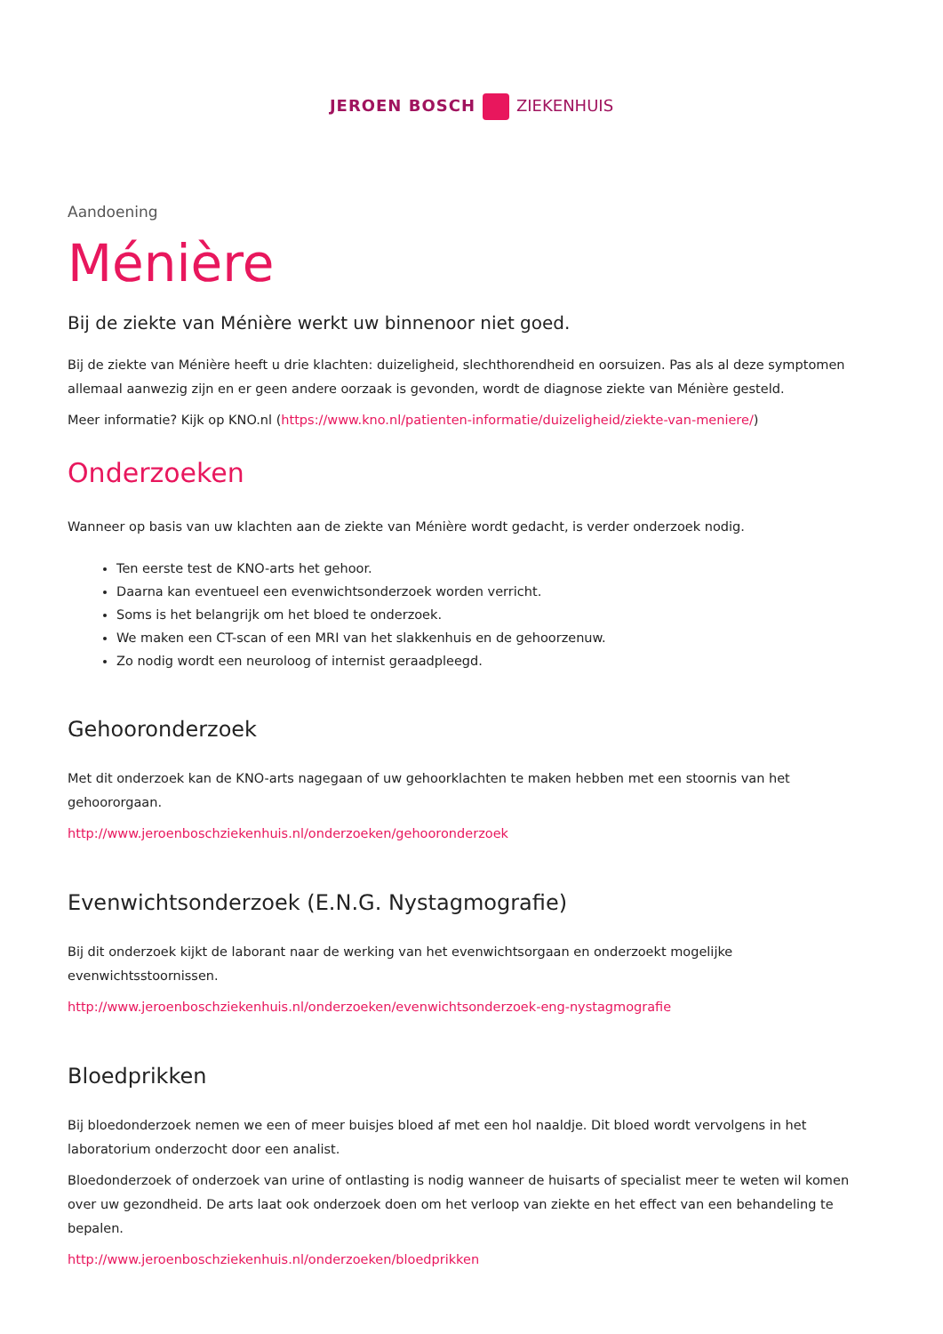JEROEN BOSCH ZIEKENHUIS
Aandoening
Ménière
Bij de ziekte van Ménière werkt uw binnenoor niet goed.
Bij de ziekte van Ménière heeft u drie klachten: duizeligheid, slechthorendheid en oorsuizen. Pas als al deze symptomen allemaal aanwezig zijn en er geen andere oorzaak is gevonden, wordt de diagnose ziekte van Ménière gesteld.
Meer informatie? Kijk op KNO.nl (https://www.kno.nl/patienten-informatie/duizeligheid/ziekte-van-meniere/)
Onderzoeken
Wanneer op basis van uw klachten aan de ziekte van Ménière wordt gedacht, is verder onderzoek nodig.
Ten eerste test de KNO-arts het gehoor.
Daarna kan eventueel een evenwichtsonderzoek worden verricht.
Soms is het belangrijk om het bloed te onderzoek.
We maken een CT-scan of een MRI van het slakkenhuis en de gehoorzenuw.
Zo nodig wordt een neuroloog of internist geraadpleegd.
Gehooronderzoek
Met dit onderzoek kan de KNO-arts nagegaan of uw gehoorklachten te maken hebben met een stoornis van het gehoororgaan.
http://www.jeroenboschziekenhuis.nl/onderzoeken/gehooronderzoek
Evenwichtsonderzoek (E.N.G. Nystagmografie)
Bij dit onderzoek kijkt de laborant naar de werking van het evenwichtsorgaan en onderzoekt mogelijke evenwichtsstoornissen.
http://www.jeroenboschziekenhuis.nl/onderzoeken/evenwichtsonderzoek-eng-nystagmografie
Bloedprikken
Bij bloedonderzoek nemen we een of meer buisjes bloed af met een hol naaldje. Dit bloed wordt vervolgens in het laboratorium onderzocht door een analist.
Bloedonderzoek of onderzoek van urine of ontlasting is nodig wanneer de huisarts of specialist meer te weten wil komen over uw gezondheid. De arts laat ook onderzoek doen om het verloop van ziekte en het effect van een behandeling te bepalen.
http://www.jeroenboschziekenhuis.nl/onderzoeken/bloedprikken